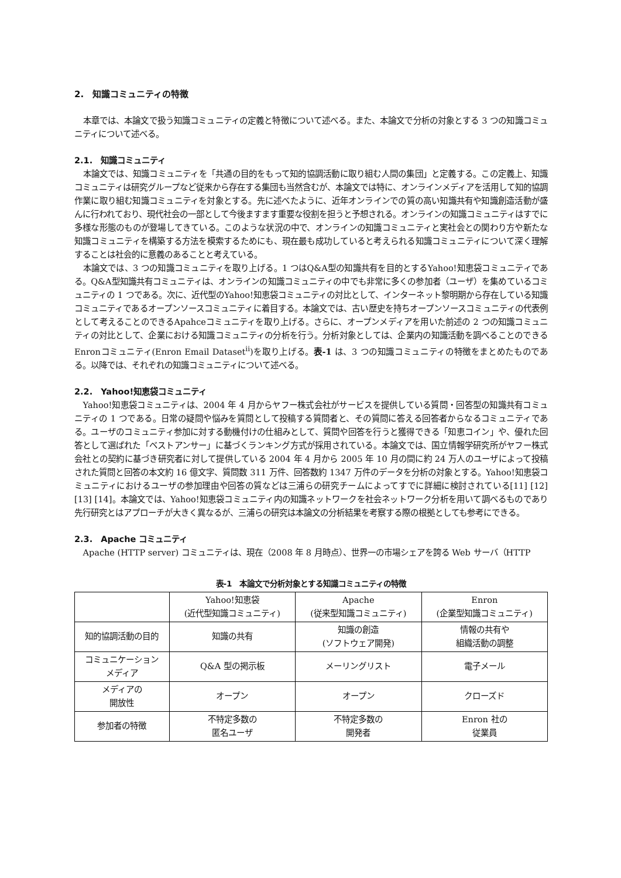2.　知識コミュニティの特徴
本章では、本論文で扱う知識コミュニティの定義と特徴について述べる。また、本論文で分析の対象とする 3 つの知識コミュニティについて述べる。
2.1.　知識コミュニティ
本論文では、知識コミュニティを「共通の目的をもって知的協調活動に取り組む人間の集団」と定義する。この定義上、知識コミュニティは研究グループなど従来から存在する集団も当然含むが、本論文では特に、オンラインメディアを活用して知的協調作業に取り組む知識コミュニティを対象とする。先に述べたように、近年オンラインでの質の高い知識共有や知識創造活動が盛んに行われており、現代社会の一部として今後ますます重要な役割を担うと予想される。オンラインの知識コミュニティはすでに多様な形態のものが登場してきている。このような状況の中で、オンラインの知識コミュニティと実社会との関わり方や新たな知識コミュニティを構築する方法を模索するためにも、現在最も成功していると考えられる知識コミュニティについて深く理解することは社会的に意義のあることと考えている。
本論文では、3 つの知識コミュニティを取り上げる。1 つはQ&A型の知識共有を目的とするYahoo!知恵袋コミュニティである。Q&A型知識共有コミュニティは、オンラインの知識コミュニティの中でも非常に多くの参加者（ユーザ）を集めているコミュニティの 1 つである。次に、近代型のYahoo!知恵袋コミュニティの対比として、インターネット黎明期から存在している知識コミュニティであるオープンソースコミュニティに着目する。本論文では、古い歴史を持ちオープンソースコミュニティの代表例として考えることのできるApahceコミュニティを取り上げる。さらに、オープンメディアを用いた前述の 2 つの知識コミュニティの対比として、企業における知識コミュニティの分析を行う。分析対象としては、企業内の知識活動を調べることのできるEnronコミュニティ(Enron Email Dataset<sup>ii</sup>)を取り上げる。表-1 は、3 つの知識コミュニティの特徴をまとめたものである。以降では、それぞれの知識コミュニティについて述べる。
2.2.　Yahoo!知恵袋コミュニティ
Yahoo!知恵袋コミュニティは、2004 年 4 月からヤフー株式会社がサービスを提供している質問・回答型の知識共有コミュニティの 1 つである。日常の疑問や悩みを質問として投稿する質問者と、その質問に答える回答者からなるコミュニティである。ユーザのコミュニティ参加に対する動機付けの仕組みとして、質問や回答を行うと獲得できる「知恵コイン」や、優れた回答として選ばれた「ベストアンサー」に基づくランキング方式が採用されている。本論文では、国立情報学研究所がヤフー株式会社との契約に基づき研究者に対して提供している 2004 年 4 月から 2005 年 10 月の間に約 24 万人のユーザによって投稿された質問と回答の本文約 16 億文字、質問数 311 万件、回答数約 1347 万件のデータを分析の対象とする。Yahoo!知恵袋コミュニティにおけるユーザの参加理由や回答の質などは三浦らの研究チームによってすでに詳細に検討されている[11] [12] [13] [14]。本論文では、Yahoo!知恵袋コミュニティ内の知識ネットワークを社会ネットワーク分析を用いて調べるものであり先行研究とはアプローチが大きく異なるが、三浦らの研究は本論文の分析結果を考察する際の根拠としても参考にできる。
2.3.　Apache コミュニティ
Apache (HTTP server) コミュニティは、現在（2008 年 8 月時点）、世界一の市場シェアを誇る Web サーバ（HTTP
表-1　本論文で分析対象とする知識コミュニティの特徴
| | Yahoo!知恵袋 (近代型知識コミュニティ) | Apache (従来型知識コミュニティ) | Enron (企業型知識コミュニティ) |
| 知的協調活動の目的 | 知識の共有 | 知識の創造 (ソフトウェア開発) | 情報の共有や 組織活動の調整 |
| コミュニケーション メディア | Q&A 型の掲示板 | メーリングリスト | 電子メール |
| メディアの 開放性 | オープン | オープン | クローズド |
| 参加者の特徴 | 不特定多数の 匿名ユーザ | 不特定多数の 開発者 | Enron 社の 従業員 |